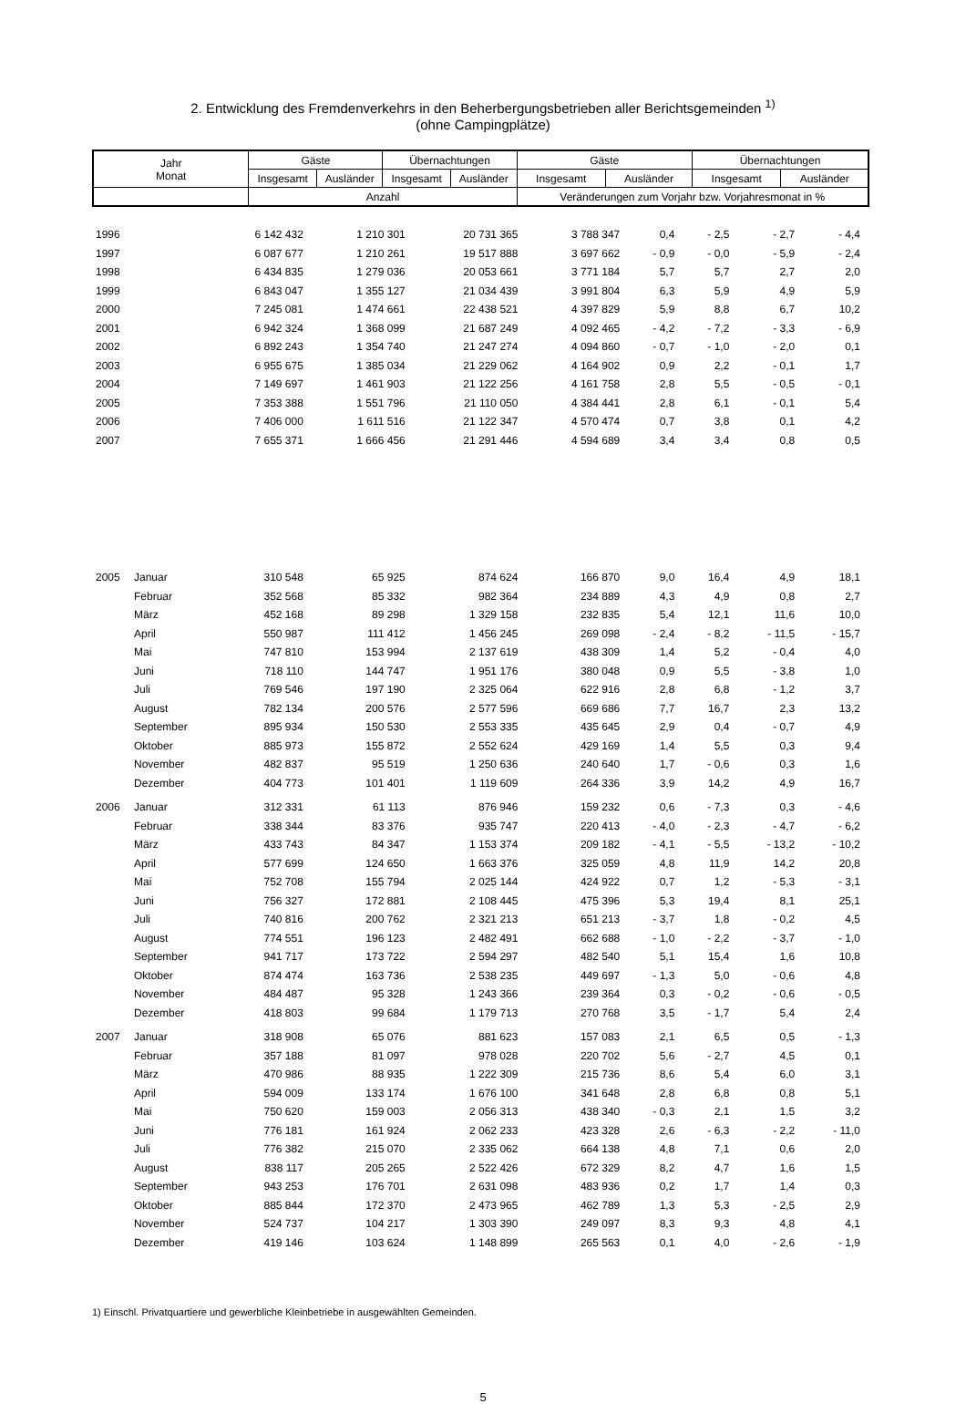2. Entwicklung des Fremdenverkehrs in den Beherbergungsbetrieben aller Berichtsgemeinden <sup>1)</sup>
(ohne Campingplätze)
| Jahr Monat | Gäste | | Übernachtungen | | Gäste | | Übernachtungen | |
| --- | --- | --- | --- | --- | --- | --- | --- | --- |
| | Insgesamt | Ausländer | Insgesamt | Ausländer | Insgesamt | Ausländer | Insgesamt | Ausländer |
| | Anzahl | | | | Veränderungen zum Vorjahr bzw. Vorjahresmonat in % | | | |
| 1996 | | 6 142 432 | 1 210 301 | 20 731 365 | 3 788 347 | 0,4 | - 2,5 | - 2,7 | - 4,4 |
| 1997 | | 6 087 677 | 1 210 261 | 19 517 888 | 3 697 662 | - 0,9 | - 0,0 | - 5,9 | - 2,4 |
| 1998 | | 6 434 835 | 1 279 036 | 20 053 661 | 3 771 184 | 5,7 | 5,7 | 2,7 | 2,0 |
| 1999 | | 6 843 047 | 1 355 127 | 21 034 439 | 3 991 804 | 6,3 | 5,9 | 4,9 | 5,9 |
| 2000 | | 7 245 081 | 1 474 661 | 22 438 521 | 4 397 829 | 5,9 | 8,8 | 6,7 | 10,2 |
| 2001 | | 6 942 324 | 1 368 099 | 21 687 249 | 4 092 465 | - 4,2 | - 7,2 | - 3,3 | - 6,9 |
| 2002 | | 6 892 243 | 1 354 740 | 21 247 274 | 4 094 860 | - 0,7 | - 1,0 | - 2,0 | 0,1 |
| 2003 | | 6 955 675 | 1 385 034 | 21 229 062 | 4 164 902 | 0,9 | 2,2 | - 0,1 | 1,7 |
| 2004 | | 7 149 697 | 1 461 903 | 21 122 256 | 4 161 758 | 2,8 | 5,5 | - 0,5 | - 0,1 |
| 2005 | | 7 353 388 | 1 551 796 | 21 110 050 | 4 384 441 | 2,8 | 6,1 | - 0,1 | 5,4 |
| 2006 | | 7 406 000 | 1 611 516 | 21 122 347 | 4 570 474 | 0,7 | 3,8 | 0,1 | 4,2 |
| 2007 | | 7 655 371 | 1 666 456 | 21 291 446 | 4 594 689 | 3,4 | 3,4 | 0,8 | 0,5 |
| 2005 | Januar | 310 548 | 65 925 | 874 624 | 166 870 | 9,0 | 16,4 | 4,9 | 18,1 |
| | Februar | 352 568 | 85 332 | 982 364 | 234 889 | 4,3 | 4,9 | 0,8 | 2,7 |
| | März | 452 168 | 89 298 | 1 329 158 | 232 835 | 5,4 | 12,1 | 11,6 | 10,0 |
| | April | 550 987 | 111 412 | 1 456 245 | 269 098 | - 2,4 | - 8,2 | - 11,5 | - 15,7 |
| | Mai | 747 810 | 153 994 | 2 137 619 | 438 309 | 1,4 | 5,2 | - 0,4 | 4,0 |
| | Juni | 718 110 | 144 747 | 1 951 176 | 380 048 | 0,9 | 5,5 | - 3,8 | 1,0 |
| | Juli | 769 546 | 197 190 | 2 325 064 | 622 916 | 2,8 | 6,8 | - 1,2 | 3,7 |
| | August | 782 134 | 200 576 | 2 577 596 | 669 686 | 7,7 | 16,7 | 2,3 | 13,2 |
| | September | 895 934 | 150 530 | 2 553 335 | 435 645 | 2,9 | 0,4 | - 0,7 | 4,9 |
| | Oktober | 885 973 | 155 872 | 2 552 624 | 429 169 | 1,4 | 5,5 | 0,3 | 9,4 |
| | November | 482 837 | 95 519 | 1 250 636 | 240 640 | 1,7 | - 0,6 | 0,3 | 1,6 |
| | Dezember | 404 773 | 101 401 | 1 119 609 | 264 336 | 3,9 | 14,2 | 4,9 | 16,7 |
| 2006 | Januar | 312 331 | 61 113 | 876 946 | 159 232 | 0,6 | - 7,3 | 0,3 | - 4,6 |
| | Februar | 338 344 | 83 376 | 935 747 | 220 413 | - 4,0 | - 2,3 | - 4,7 | - 6,2 |
| | März | 433 743 | 84 347 | 1 153 374 | 209 182 | - 4,1 | - 5,5 | - 13,2 | - 10,2 |
| | April | 577 699 | 124 650 | 1 663 376 | 325 059 | 4,8 | 11,9 | 14,2 | 20,8 |
| | Mai | 752 708 | 155 794 | 2 025 144 | 424 922 | 0,7 | 1,2 | - 5,3 | - 3,1 |
| | Juni | 756 327 | 172 881 | 2 108 445 | 475 396 | 5,3 | 19,4 | 8,1 | 25,1 |
| | Juli | 740 816 | 200 762 | 2 321 213 | 651 213 | - 3,7 | 1,8 | - 0,2 | 4,5 |
| | August | 774 551 | 196 123 | 2 482 491 | 662 688 | - 1,0 | - 2,2 | - 3,7 | - 1,0 |
| | September | 941 717 | 173 722 | 2 594 297 | 482 540 | 5,1 | 15,4 | 1,6 | 10,8 |
| | Oktober | 874 474 | 163 736 | 2 538 235 | 449 697 | - 1,3 | 5,0 | - 0,6 | 4,8 |
| | November | 484 487 | 95 328 | 1 243 366 | 239 364 | 0,3 | - 0,2 | - 0,6 | - 0,5 |
| | Dezember | 418 803 | 99 684 | 1 179 713 | 270 768 | 3,5 | - 1,7 | 5,4 | 2,4 |
| 2007 | Januar | 318 908 | 65 076 | 881 623 | 157 083 | 2,1 | 6,5 | 0,5 | - 1,3 |
| | Februar | 357 188 | 81 097 | 978 028 | 220 702 | 5,6 | - 2,7 | 4,5 | 0,1 |
| | März | 470 986 | 88 935 | 1 222 309 | 215 736 | 8,6 | 5,4 | 6,0 | 3,1 |
| | April | 594 009 | 133 174 | 1 676 100 | 341 648 | 2,8 | 6,8 | 0,8 | 5,1 |
| | Mai | 750 620 | 159 003 | 2 056 313 | 438 340 | - 0,3 | 2,1 | 1,5 | 3,2 |
| | Juni | 776 181 | 161 924 | 2 062 233 | 423 328 | 2,6 | - 6,3 | - 2,2 | - 11,0 |
| | Juli | 776 382 | 215 070 | 2 335 062 | 664 138 | 4,8 | 7,1 | 0,6 | 2,0 |
| | August | 838 117 | 205 265 | 2 522 426 | 672 329 | 8,2 | 4,7 | 1,6 | 1,5 |
| | September | 943 253 | 176 701 | 2 631 098 | 483 936 | 0,2 | 1,7 | 1,4 | 0,3 |
| | Oktober | 885 844 | 172 370 | 2 473 965 | 462 789 | 1,3 | 5,3 | - 2,5 | 2,9 |
| | November | 524 737 | 104 217 | 1 303 390 | 249 097 | 8,3 | 9,3 | 4,8 | 4,1 |
| | Dezember | 419 146 | 103 624 | 1 148 899 | 265 563 | 0,1 | 4,0 | - 2,6 | - 1,9 |
1) Einschl. Privatquartiere und gewerbliche Kleinbetriebe in ausgewählten Gemeinden.
5